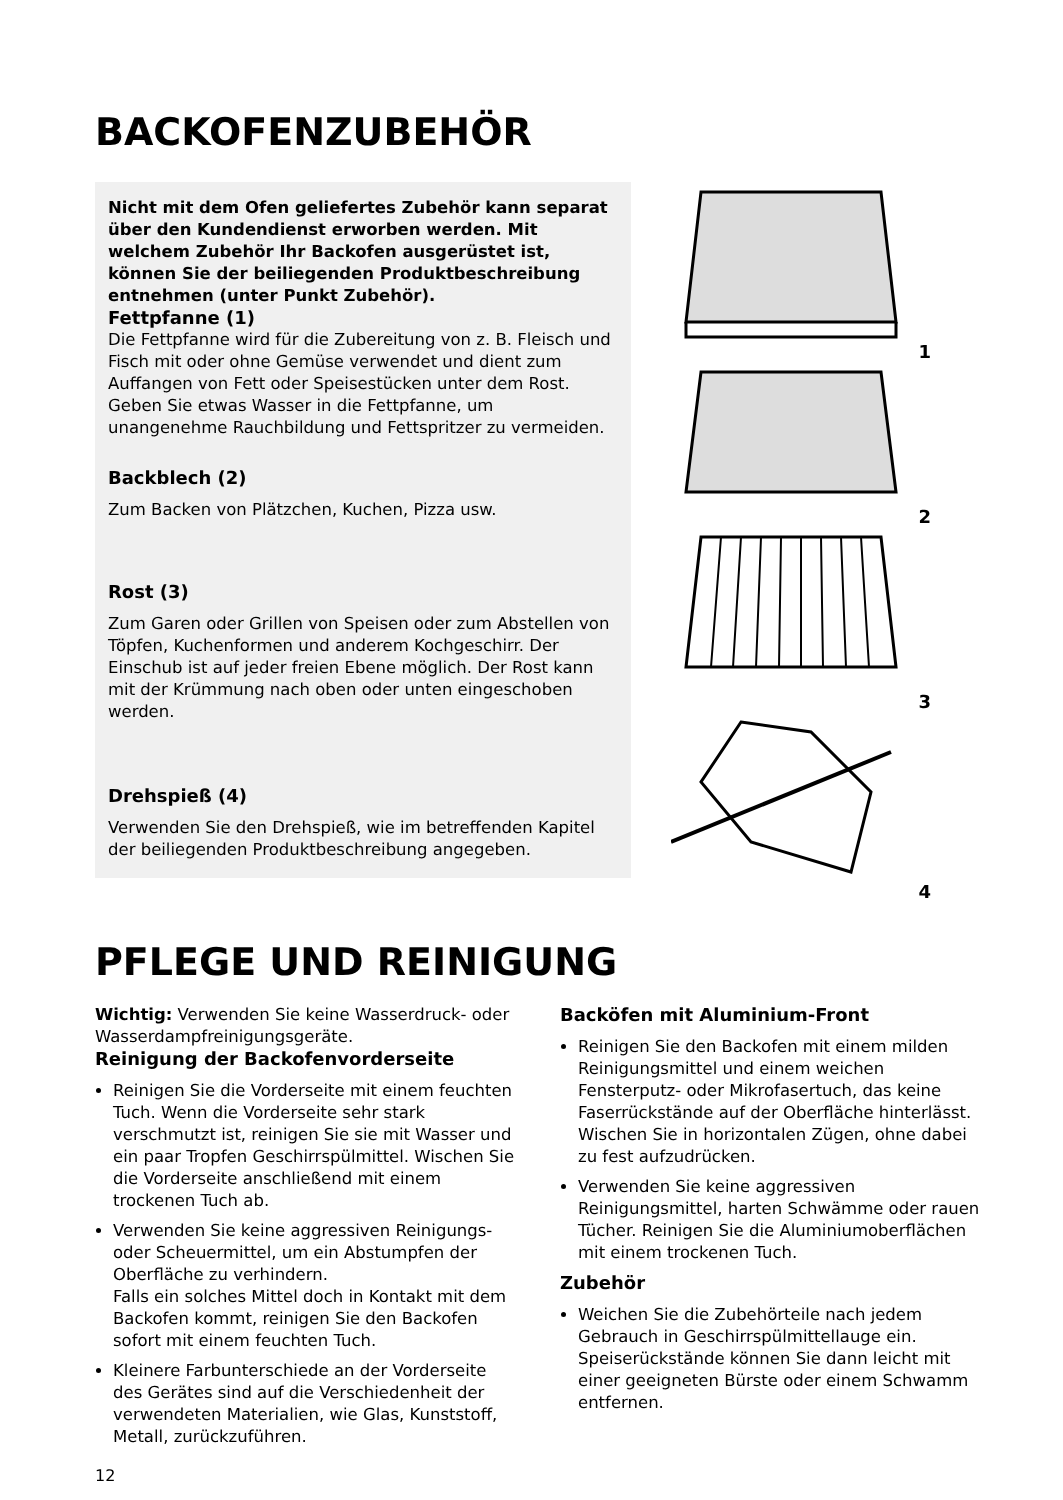BACKOFENZUBEHÖR
Nicht mit dem Ofen geliefertes Zubehör kann separat über den Kundendienst erworben werden. Mit welchem Zubehör Ihr Backofen ausgerüstet ist, können Sie der beiliegenden Produktbeschreibung entnehmen (unter Punkt Zubehör).
Fettpfanne (1)
Die Fettpfanne wird für die Zubereitung von z. B. Fleisch und Fisch mit oder ohne Gemüse verwendet und dient zum Auffangen von Fett oder Speisestücken unter dem Rost. Geben Sie etwas Wasser in die Fettpfanne, um unangenehme Rauchbildung und Fettspritzer zu vermeiden.
Backblech (2)
Zum Backen von Plätzchen, Kuchen, Pizza usw.
Rost (3)
Zum Garen oder Grillen von Speisen oder zum Abstellen von Töpfen, Kuchenformen und anderem Kochgeschirr. Der Einschub ist auf jeder freien Ebene möglich. Der Rost kann mit der Krümmung nach oben oder unten eingeschoben werden.
Drehspieß (4)
Verwenden Sie den Drehspieß, wie im betreffenden Kapitel der beiliegenden Produktbeschreibung angegeben.
1
2
3
4
PFLEGE UND REINIGUNG
Wichtig: Verwenden Sie keine Wasserdruck- oder Wasserdampfreinigungsgeräte.
Reinigung der Backofenvorderseite
Reinigen Sie die Vorderseite mit einem feuchten Tuch. Wenn die Vorderseite sehr stark verschmutzt ist, reinigen Sie sie mit Wasser und ein paar Tropfen Geschirrspülmittel. Wischen Sie die Vorderseite anschließend mit einem trockenen Tuch ab.
Verwenden Sie keine aggressiven Reinigungs- oder Scheuermittel, um ein Abstumpfen der Oberfläche zu verhindern.
Falls ein solches Mittel doch in Kontakt mit dem Backofen kommt, reinigen Sie den Backofen sofort mit einem feuchten Tuch.
Kleinere Farbunterschiede an der Vorderseite des Gerätes sind auf die Verschiedenheit der verwendeten Materialien, wie Glas, Kunststoff, Metall, zurückzuführen.
Backöfen mit Aluminium-Front
Reinigen Sie den Backofen mit einem milden Reinigungsmittel und einem weichen Fensterputz- oder Mikrofasertuch, das keine Faserrückstände auf der Oberfläche hinterlässt. Wischen Sie in horizontalen Zügen, ohne dabei zu fest aufzudrücken.
Verwenden Sie keine aggressiven Reinigungsmittel, harten Schwämme oder rauen Tücher. Reinigen Sie die Aluminiumoberflächen mit einem trockenen Tuch.
Zubehör
Weichen Sie die Zubehörteile nach jedem Gebrauch in Geschirrspülmittellauge ein. Speiserückstände können Sie dann leicht mit einer geeigneten Bürste oder einem Schwamm entfernen.
12